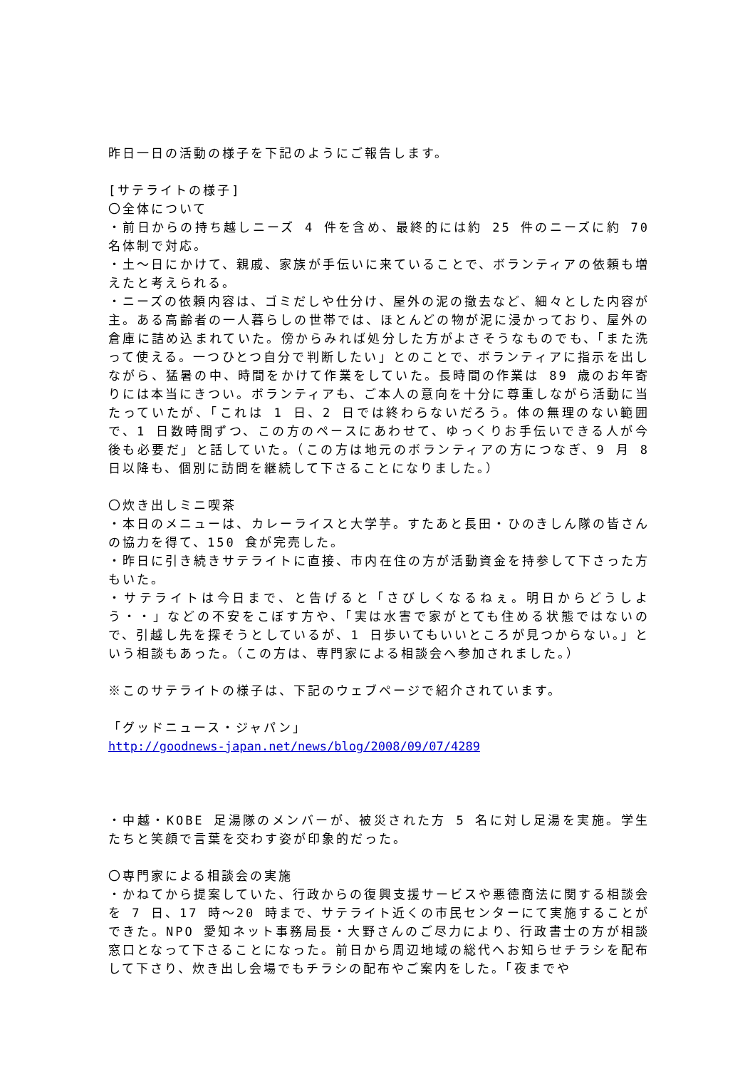昨日一日の活動の様子を下記のようにご報告します。
[サテライトの様子]
〇全体について
・前日からの持ち越しニーズ 4 件を含め、最終的には約 25 件のニーズに約 70 名体制で対応。
・土～日にかけて、親戚、家族が手伝いに来ていることで、ボランティアの依頼も増えたと考えられる。
・ニーズの依頼内容は、ゴミだしや仕分け、屋外の泥の撤去など、細々とした内容が主。ある高齢者の一人暮らしの世帯では、ほとんどの物が泥に浸かっており、屋外の倉庫に詰め込まれていた。傍からみれば処分した方がよさそうなものでも、「また洗って使える。一つひとつ自分で判断したい」とのことで、ボランティアに指示を出しながら、猛暑の中、時間をかけて作業をしていた。長時間の作業は 89 歳のお年寄りには本当にきつい。ボランティアも、ご本人の意向を十分に尊重しながら活動に当たっていたが、「これは 1 日、2 日では終わらないだろう。体の無理のない範囲で、1 日数時間ずつ、この方のペースにあわせて、ゆっくりお手伝いできる人が今後も必要だ」と話していた。（この方は地元のボランティアの方につなぎ、9 月 8 日以降も、個別に訪問を継続して下さることになりました。）
〇炊き出しミニ喫茶
・本日のメニューは、カレーライスと大学芋。すたあと長田・ひのきしん隊の皆さんの協力を得て、150 食が完売した。
・昨日に引き続きサテライトに直接、市内在住の方が活動資金を持参して下さった方もいた。
・サテライトは今日まで、と告げると「さびしくなるねぇ。明日からどうしよう・・」などの不安をこぼす方や、「実は水害で家がとても住める状態ではないので、引越し先を探そうとしているが、1 日歩いてもいいところが見つからない。」という相談もあった。（この方は、専門家による相談会へ参加されました。）
※このサテライトの様子は、下記のウェブページで紹介されています。
「グッドニュース・ジャパン」
http://goodnews-japan.net/news/blog/2008/09/07/4289
・中越・KOBE 足湯隊のメンバーが、被災された方 5 名に対し足湯を実施。学生たちと笑顔で言葉を交わす姿が印象的だった。
〇専門家による相談会の実施
・かねてから提案していた、行政からの復興支援サービスや悪徳商法に関する相談会を 7 日、17 時～20 時まで、サテライト近くの市民センターにて実施することができた。NPO 愛知ネット事務局長・大野さんのご尽力により、行政書士の方が相談窓口となって下さることになった。前日から周辺地域の総代へお知らせチラシを配布して下さり、炊き出し会場でもチラシの配布やご案内をした。「夜までや